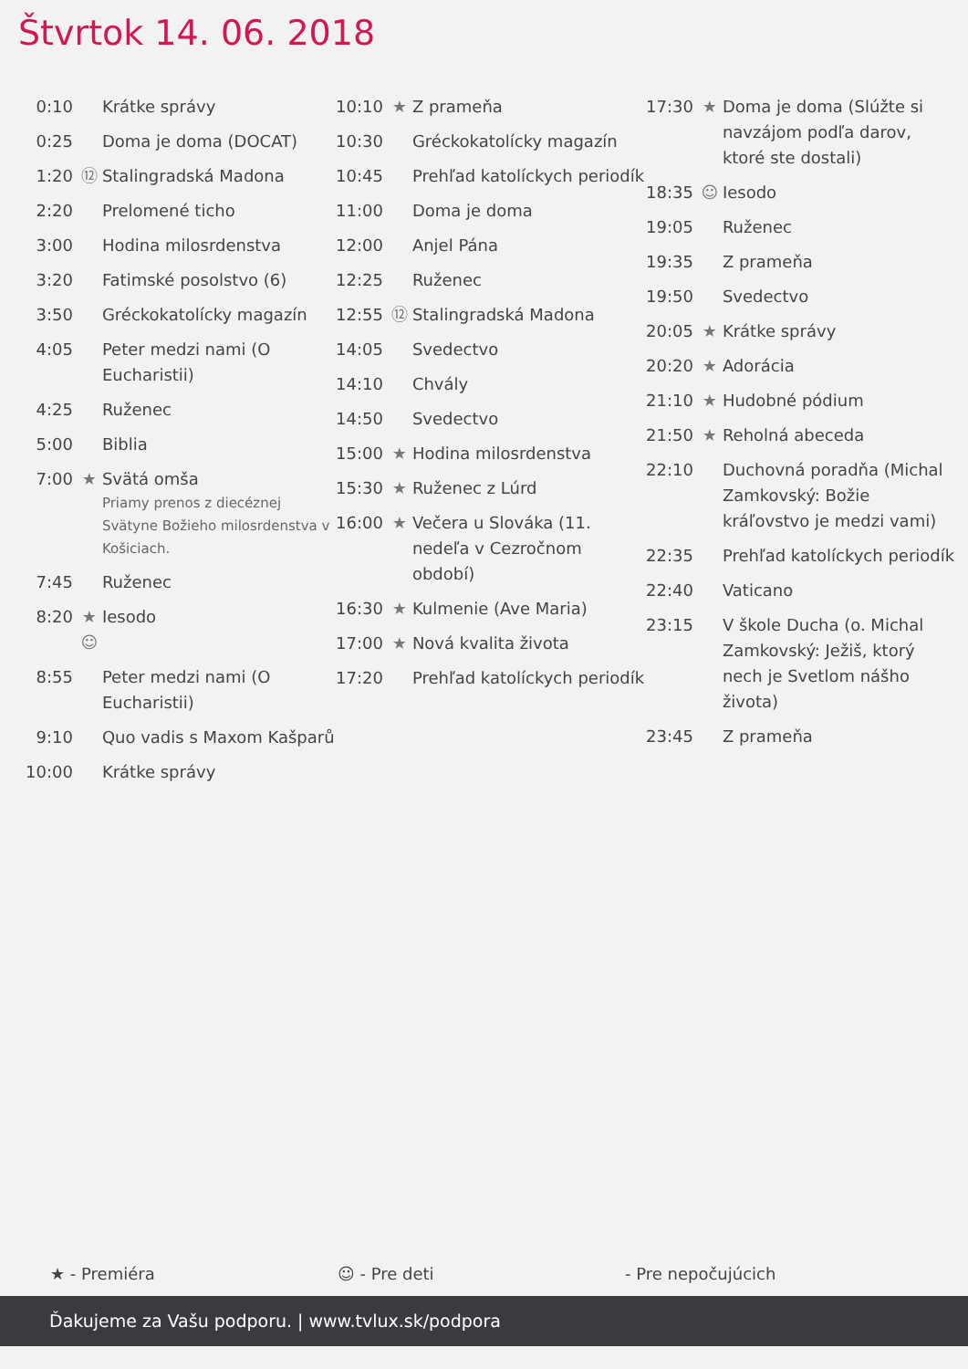Štvrtok 14. 06. 2018
| 0:10 | | Krátke správy |
| 0:25 | | Doma je doma (DOCAT) |
| 1:20 | ⑫ | Stalingradská Madona |
| 2:20 | | Prelomené ticho |
| 3:00 | | Hodina milosrdenstva |
| 3:20 | | Fatimské posolstvo (6) |
| 3:50 | | Gréckokatolícky magazín |
| 4:05 | | Peter medzi nami (O Eucharistii) |
| 4:25 | | Ruženec |
| 5:00 | | Biblia |
| 7:00 | ★ | Svätá omša Priamy prenos z diecéznej Svätyne Božieho milosrdenstva v Košiciach. |
| 7:45 | | Ruženec |
| 8:20 | ★ ☺ | Iesodo |
| 8:55 | | Peter medzi nami (O Eucharistii) |
| 9:10 | | Quo vadis s Maxom Kašparů |
| 10:00 | | Krátke správy |
| 10:10 | ★ | Z prameňa |
| 10:30 | | Gréckokatolícky magazín |
| 10:45 | | Prehľad katolíckych periodík |
| 11:00 | | Doma je doma |
| 12:00 | | Anjel Pána |
| 12:25 | | Ruženec |
| 12:55 | ⑫ | Stalingradská Madona |
| 14:05 | | Svedectvo |
| 14:10 | | Chvály |
| 14:50 | | Svedectvo |
| 15:00 | ★ | Hodina milosrdenstva |
| 15:30 | ★ | Ruženec z Lúrd |
| 16:00 | ★ | Večera u Slováka (11. nedeľa v Cezročnom období) |
| 16:30 | ★ | Kulmenie (Ave Maria) |
| 17:00 | ★ | Nová kvalita života |
| 17:20 | | Prehľad katolíckych periodík |
| 17:30 | ★ | Doma je doma (Slúžte si navzájom podľa darov, ktoré ste dostali) |
| 18:35 | ☺ | Iesodo |
| 19:05 | | Ruženec |
| 19:35 | | Z prameňa |
| 19:50 | | Svedectvo |
| 20:05 | ★ | Krátke správy |
| 20:20 | ★ | Adorácia |
| 21:10 | ★ | Hudobné pódium |
| 21:50 | ★ | Reholná abeceda |
| 22:10 | | Duchovná poradňa (Michal Zamkovský: Božie kráľovstvo je medzi vami) |
| 22:35 | | Prehľad katolíckych periodík |
| 22:40 | | Vaticano |
| 23:15 | | V škole Ducha (o. Michal Zamkovský: Ježiš, ktorý nech je Svetlom nášho života) |
| 23:45 | | Z prameňa |
★ - Premiéra ☺ - Pre deti - Pre nepočujúcich
Ďakujeme za Vašu podporu. | www.tvlux.sk/podpora